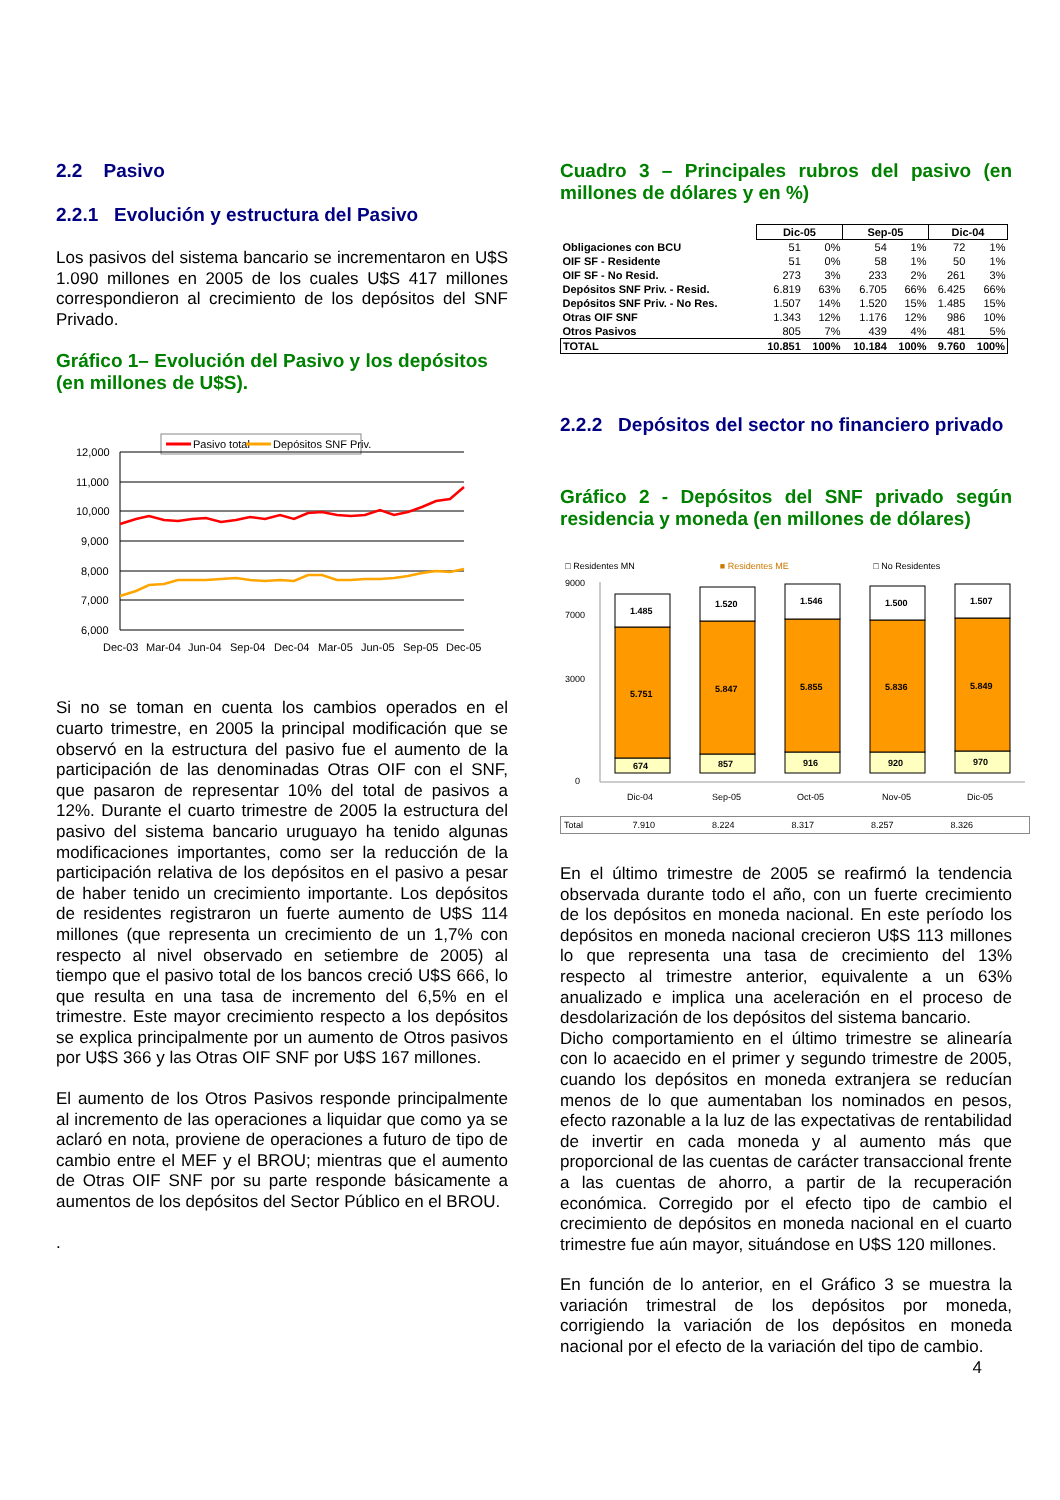2.2 Pasivo
2.2.1 Evolución y estructura del Pasivo
Los pasivos del sistema bancario se incrementaron en U$S 1.090 millones en 2005 de los cuales U$S 417 millones correspondieron al crecimiento de los depósitos del SNF Privado.
Gráfico 1– Evolución del Pasivo y los depósitos (en millones de U$S).
Pasivo total
Depósitos SNF Priv.
12,000
11,000
10,000
9,000
8,000
7,000
6,000
Dec-03
Mar-04
Jun-04
Sep-04
Dec-04
Mar-05
Jun-05
Sep-05
Dec-05
Si no se toman en cuenta los cambios operados en el cuarto trimestre, en 2005 la principal modificación que se observó en la estructura del pasivo fue el aumento de la participación de las denominadas Otras OIF con el SNF, que pasaron de representar 10% del total de pasivos a 12%. Durante el cuarto trimestre de 2005 la estructura del pasivo del sistema bancario uruguayo ha tenido algunas modificaciones importantes, como ser la reducción de la participación relativa de los depósitos en el pasivo a pesar de haber tenido un crecimiento importante. Los depósitos de residentes registraron un fuerte aumento de U$S 114 millones (que representa un crecimiento de un 1,7% con respecto al nivel observado en setiembre de 2005) al tiempo que el pasivo total de los bancos creció U$S 666, lo que resulta en una tasa de incremento del 6,5% en el trimestre. Este mayor crecimiento respecto a los depósitos se explica principalmente por un aumento de Otros pasivos por U$S 366 y las Otras OIF SNF por U$S 167 millones.
El aumento de los Otros Pasivos responde principalmente al incremento de las operaciones a liquidar que como ya se aclaró en nota, proviene de operaciones a futuro de tipo de cambio entre el MEF y el BROU; mientras que el aumento de Otras OIF SNF por su parte responde básicamente a aumentos de los depósitos del Sector Público en el BROU.
.
Cuadro 3 – Principales rubros del pasivo (en millones de dólares y en %)
| | Dic-05 | | Sep-05 | | Dic-04 | |
| --- | --- | --- | --- | --- | --- | --- |
| Obligaciones con BCU | 51 | 0% | 54 | 1% | 72 | 1% |
| OIF SF - Residente | 51 | 0% | 58 | 1% | 50 | 1% |
| OIF SF - No Resid. | 273 | 3% | 233 | 2% | 261 | 3% |
| Depósitos SNF Priv. - Resid. | 6.819 | 63% | 6.705 | 66% | 6.425 | 66% |
| Depósitos SNF Priv. - No Res. | 1.507 | 14% | 1.520 | 15% | 1.485 | 15% |
| Otras OIF SNF | 1.343 | 12% | 1.176 | 12% | 986 | 10% |
| Otros Pasivos | 805 | 7% | 439 | 4% | 481 | 5% |
| TOTAL | 10.851 | 100% | 10.184 | 100% | 9.760 | 100% |
2.2.2 Depósitos del sector no financiero privado
Gráfico 2 - Depósitos del SNF privado según residencia y moneda (en millones de dólares)
| | □ Residentes MN | ■ Residentes ME | □ No Residentes | | |
9000
7000
3000
0
1.485
5.751
674
1.520
5.847
857
1.546
5.855
916
1.500
5.836
920
1.507
5.849
970
Dic-04
Sep-05
Oct-05
Nov-05
Dic-05
| Total | 7.910 | 8.224 | 8.317 | 8.257 | 8.326 |
En el último trimestre de 2005 se reafirmó la tendencia observada durante todo el año, con un fuerte crecimiento de los depósitos en moneda nacional. En este período los depósitos en moneda nacional crecieron U$S 113 millones lo que representa una tasa de crecimiento del 13% respecto al trimestre anterior, equivalente a un 63% anualizado e implica una aceleración en el proceso de desdolarización de los depósitos del sistema bancario.
Dicho comportamiento en el último trimestre se alinearía con lo acaecido en el primer y segundo trimestre de 2005, cuando los depósitos en moneda extranjera se reducían menos de lo que aumentaban los nominados en pesos, efecto razonable a la luz de las expectativas de rentabilidad de invertir en cada moneda y al aumento más que proporcional de las cuentas de carácter transaccional frente a las cuentas de ahorro, a partir de la recuperación económica. Corregido por el efecto tipo de cambio el crecimiento de depósitos en moneda nacional en el cuarto trimestre fue aún mayor, situándose en U$S 120 millones.
En función de lo anterior, en el Gráfico 3 se muestra la variación trimestral de los depósitos por moneda, corrigiendo la variación de los depósitos en moneda nacional por el efecto de la variación del tipo de cambio.
4